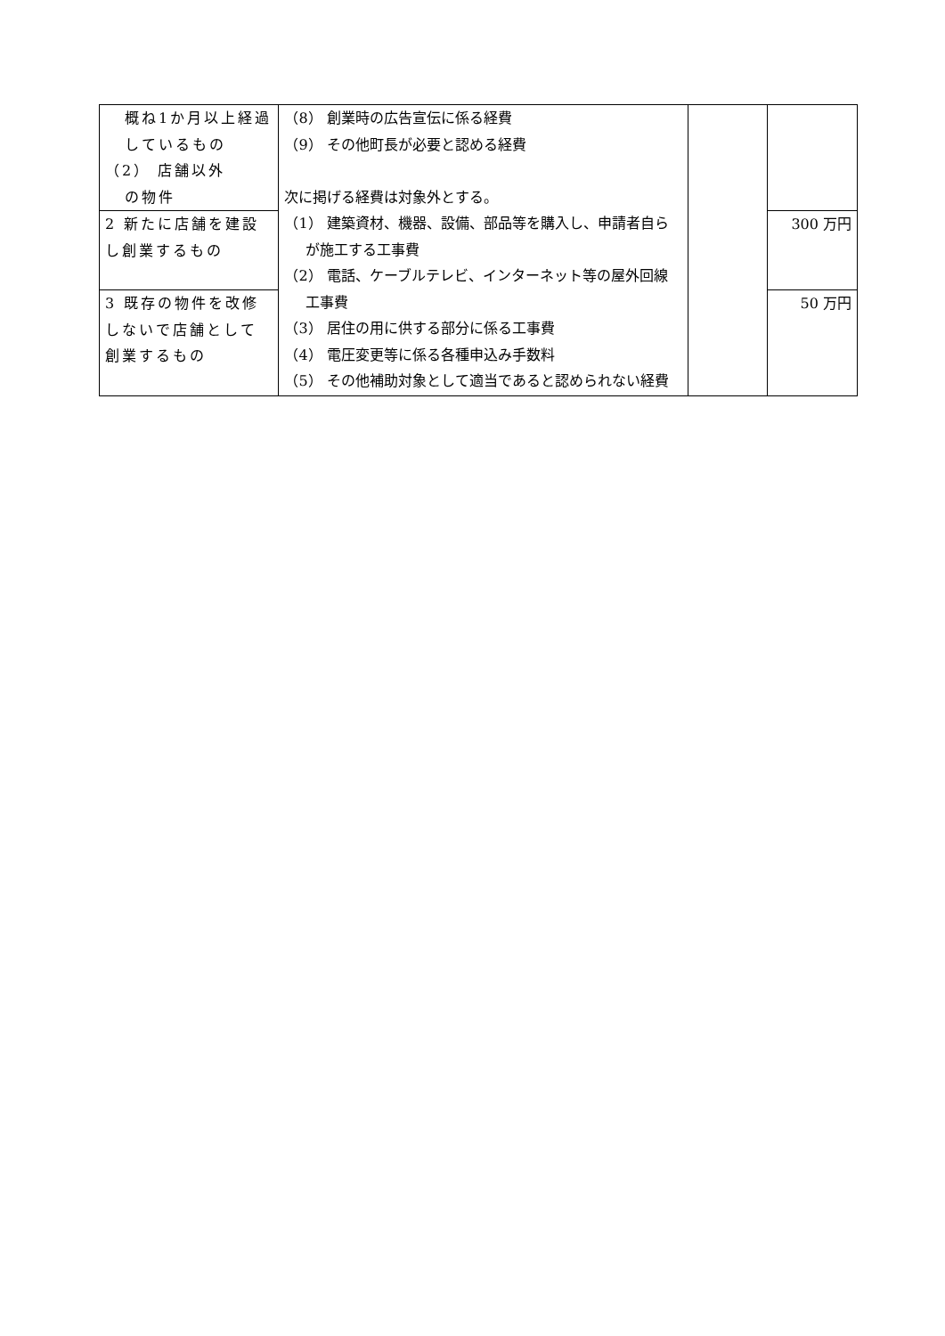| 概ね1か月以上経過しているもの （2） 店舗以外 の物件 | （8） 創業時の広告宣伝に係る経費 （9） その他町長が必要と認める経費 次に掲げる経費は対象外とする。 （1） 建築資材、機器、設備、部品等を購入し、申請者自らが施工する工事費 （2） 電話、ケーブルテレビ、インターネット等の屋外回線工事費 （3） 居住の用に供する部分に係る工事費 （4） 電圧変更等に係る各種申込み手数料 （5） その他補助対象として適当であると認められない経費 | | |
| 2 新たに店舗を建設し創業するもの | | | 300 万円 |
| 3 既存の物件を改修しないで店舗として創業するもの | | | 50 万円 |